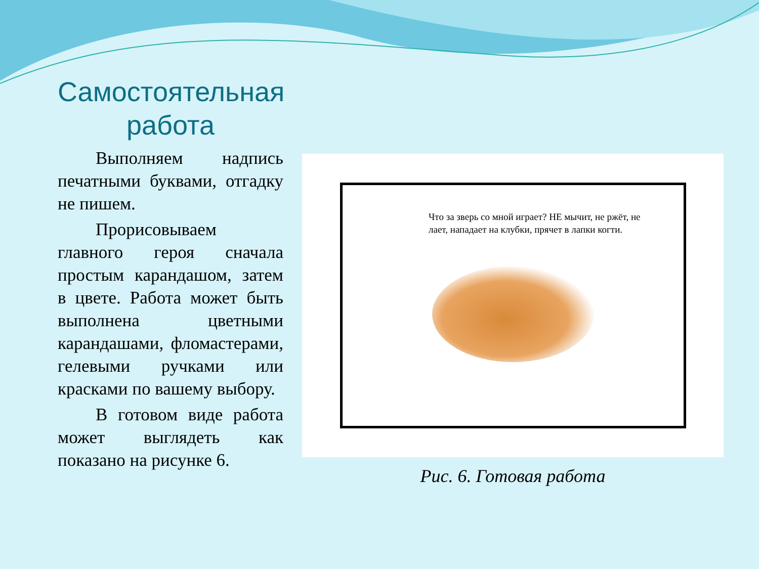Самостоятельная работа
Выполняем надпись печатными буквами, отгадку не пишем.
Прорисовываем главного героя сначала простым карандашом, затем в цвете. Работа может быть выполнена цветными карандашами, фломастерами, гелевыми ручками или красками по вашему выбору.
В готовом виде работа может выглядеть как показано на рисунке 6.
Что за зверь со мной играет? НЕ мычит, не ржёт, не лает, нападает на клубки, прячет в лапки когти.
Рис. 6. Готовая работа